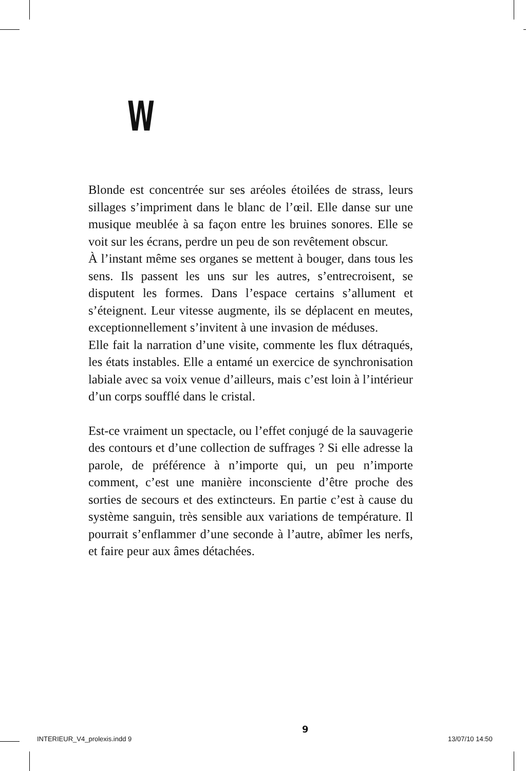W
Blonde est concentrée sur ses aréoles étoilées de strass, leurs sillages s’impriment dans le blanc de l’œil. Elle danse sur une musique meublée à sa façon entre les bruines sonores. Elle se voit sur les écrans, perdre un peu de son revêtement obscur.
À l’instant même ses organes se mettent à bouger, dans tous les sens. Ils passent les uns sur les autres, s’entrecroisent, se disputent les formes. Dans l’espace certains s’allument et s’éteignent. Leur vitesse augmente, ils se déplacent en meutes, exceptionnellement s’invitent à une invasion de méduses.
Elle fait la narration d’une visite, commente les flux détraqués, les états instables. Elle a entamé un exercice de synchronisation labiale avec sa voix venue d’ailleurs, mais c’est loin à l’intérieur d’un corps soufflé dans le cristal.
Est-ce vraiment un spectacle, ou l’effet conjugé de la sauvagerie des contours et d’une collection de suffrages ? Si elle adresse la parole, de préférence à n’importe qui, un peu n’importe comment, c’est une manière inconsciente d’être proche des sorties de secours et des extincteurs. En partie c’est à cause du système sanguin, très sensible aux variations de température. Il pourrait s’enflammer d’une seconde à l’autre, abîmer les nerfs, et faire peur aux âmes détachées.
9
INTERIEUR_V4_prolexis.indd 9 13/07/10 14:50